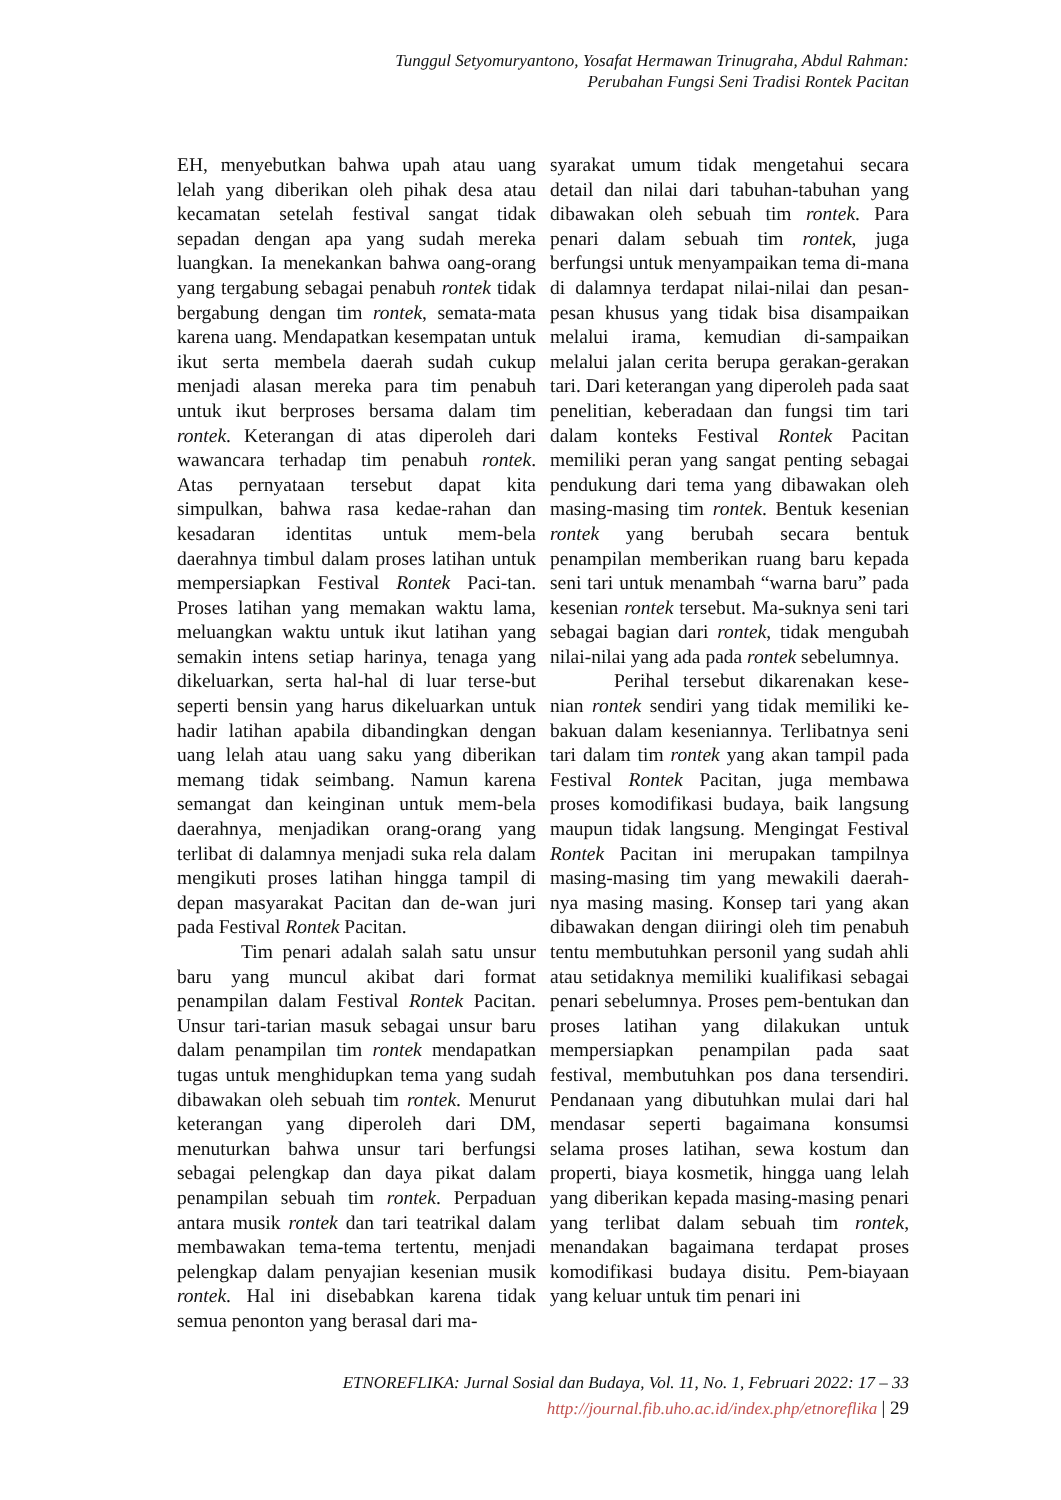Tunggul Setyomuryantono, Yosafat Hermawan Trinugraha, Abdul Rahman:
Perubahan Fungsi Seni Tradisi Rontek Pacitan
EH, menyebutkan bahwa upah atau uang lelah yang diberikan oleh pihak desa atau kecamatan setelah festival sangat tidak sepadan dengan apa yang sudah mereka luangkan. Ia menekankan bahwa oang-orang yang tergabung sebagai penabuh rontek tidak bergabung dengan tim rontek, semata-mata karena uang. Mendapatkan kesempatan untuk ikut serta membela daerah sudah cukup menjadi alasan mereka para tim penabuh untuk ikut berproses bersama dalam tim rontek. Keterangan di atas diperoleh dari wawancara terhadap tim penabuh rontek. Atas pernyataan tersebut dapat kita simpulkan, bahwa rasa kedae-rahan dan kesadaran identitas untuk mem-bela daerahnya timbul dalam proses latihan untuk mempersiapkan Festival Rontek Paci-tan. Proses latihan yang memakan waktu lama, meluangkan waktu untuk ikut latihan yang semakin intens setiap harinya, tenaga yang dikeluarkan, serta hal-hal di luar terse-but seperti bensin yang harus dikeluarkan untuk hadir latihan apabila dibandingkan dengan uang lelah atau uang saku yang diberikan memang tidak seimbang. Namun karena semangat dan keinginan untuk mem-bela daerahnya, menjadikan orang-orang yang terlibat di dalamnya menjadi suka rela dalam mengikuti proses latihan hingga tampil di depan masyarakat Pacitan dan de-wan juri pada Festival Rontek Pacitan.
Tim penari adalah salah satu unsur baru yang muncul akibat dari format penampilan dalam Festival Rontek Pacitan. Unsur tari-tarian masuk sebagai unsur baru dalam penampilan tim rontek mendapatkan tugas untuk menghidupkan tema yang sudah dibawakan oleh sebuah tim rontek. Menurut keterangan yang diperoleh dari DM, menuturkan bahwa unsur tari berfungsi sebagai pelengkap dan daya pikat dalam penampilan sebuah tim rontek. Perpaduan antara musik rontek dan tari teatrikal dalam membawakan tema-tema tertentu, menjadi pelengkap dalam penyajian kesenian musik rontek. Hal ini disebabkan karena tidak semua penonton yang berasal dari ma-
syarakat umum tidak mengetahui secara detail dan nilai dari tabuhan-tabuhan yang dibawakan oleh sebuah tim rontek. Para penari dalam sebuah tim rontek, juga berfungsi untuk menyampaikan tema di-mana di dalamnya terdapat nilai-nilai dan pesan-pesan khusus yang tidak bisa disampaikan melalui irama, kemudian di-sampaikan melalui jalan cerita berupa gerakan-gerakan tari. Dari keterangan yang diperoleh pada saat penelitian, keberadaan dan fungsi tim tari dalam konteks Festival Rontek Pacitan memiliki peran yang sangat penting sebagai pendukung dari tema yang dibawakan oleh masing-masing tim rontek. Bentuk kesenian rontek yang berubah secara bentuk penampilan memberikan ruang baru kepada seni tari untuk menambah “warna baru” pada kesenian rontek tersebut. Ma-suknya seni tari sebagai bagian dari rontek, tidak mengubah nilai-nilai yang ada pada rontek sebelumnya.
Perihal tersebut dikarenakan kese-nian rontek sendiri yang tidak memiliki ke-bakuan dalam keseniannya. Terlibatnya seni tari dalam tim rontek yang akan tampil pada Festival Rontek Pacitan, juga membawa proses komodifikasi budaya, baik langsung maupun tidak langsung. Mengingat Festival Rontek Pacitan ini merupakan tampilnya masing-masing tim yang mewakili daerah-nya masing masing. Konsep tari yang akan dibawakan dengan diiringi oleh tim penabuh tentu membutuhkan personil yang sudah ahli atau setidaknya memiliki kualifikasi sebagai penari sebelumnya. Proses pem-bentukan dan proses latihan yang dilakukan untuk mempersiapkan penampilan pada saat festival, membutuhkan pos dana tersendiri. Pendanaan yang dibutuhkan mulai dari hal mendasar seperti bagaimana konsumsi selama proses latihan, sewa kostum dan properti, biaya kosmetik, hingga uang lelah yang diberikan kepada masing-masing penari yang terlibat dalam sebuah tim rontek, menandakan bagaimana terdapat proses komodifikasi budaya disitu. Pem-biayaan yang keluar untuk tim penari ini
ETNOREFLIKA: Jurnal Sosial dan Budaya, Vol. 11, No. 1, Februari 2022: 17 – 33
http://journal.fib.uho.ac.id/index.php/etnoreflika | 29